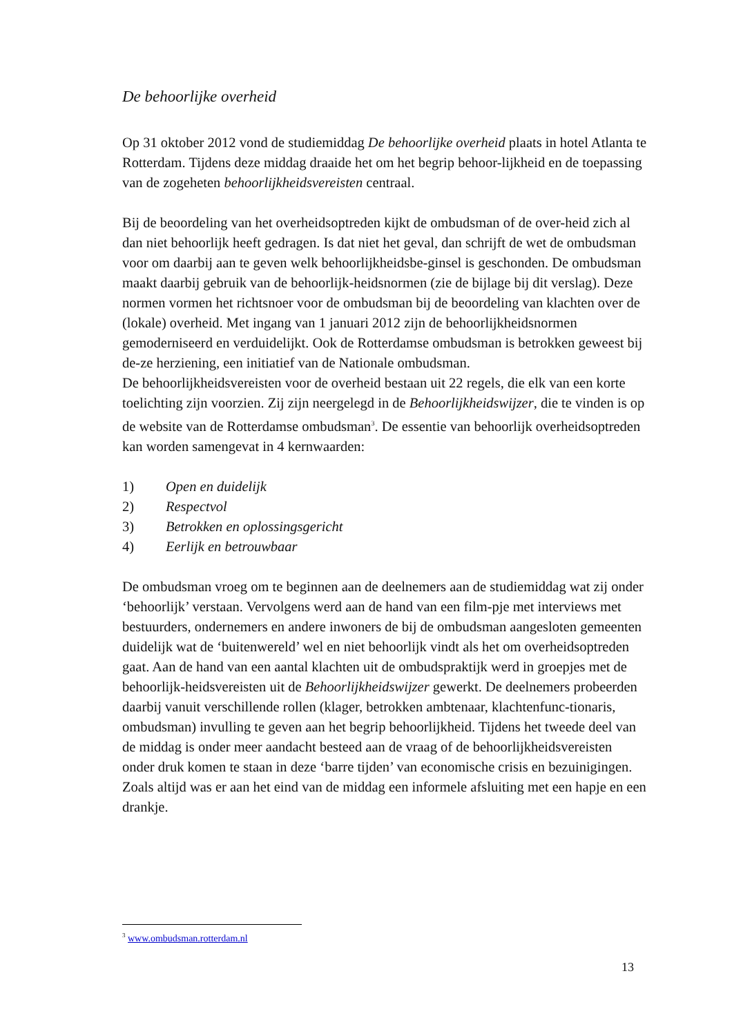De behoorlijke overheid
Op 31 oktober 2012 vond de studiemiddag De behoorlijke overheid plaats in hotel Atlanta te Rotterdam. Tijdens deze middag draaide het om het begrip behoor-lijkheid en de toepassing van de zogeheten behoorlijkheidsvereisten centraal.
Bij de beoordeling van het overheidsoptreden kijkt de ombudsman of de over-heid zich al dan niet behoorlijk heeft gedragen. Is dat niet het geval, dan schrijft de wet de ombudsman voor om daarbij aan te geven welk behoorlijkheidsbe-ginsel is geschonden. De ombudsman maakt daarbij gebruik van de behoorlijk-heidsnormen (zie de bijlage bij dit verslag). Deze normen vormen het richtsnoer voor de ombudsman bij de beoordeling van klachten over de (lokale) overheid. Met ingang van 1 januari 2012 zijn de behoorlijkheidsnormen gemoderniseerd en verduidelijkt. Ook de Rotterdamse ombudsman is betrokken geweest bij de-ze herziening, een initiatief van de Nationale ombudsman.
De behoorlijkheidsvereisten voor de overheid bestaan uit 22 regels, die elk van een korte toelichting zijn voorzien. Zij zijn neergelegd in de Behoorlijkheidswijzer, die te vinden is op de website van de Rotterdamse ombudsman<sup>3</sup>. De essentie van behoorlijk overheidsoptreden kan worden samengevat in 4 kernwaarden:
1) Open en duidelijk
2) Respectvol
3) Betrokken en oplossingsgericht
4) Eerlijk en betrouwbaar
De ombudsman vroeg om te beginnen aan de deelnemers aan de studiemiddag wat zij onder ‘behoorlijk’ verstaan. Vervolgens werd aan de hand van een film-pje met interviews met bestuurders, ondernemers en andere inwoners de bij de ombudsman aangesloten gemeenten duidelijk wat de ‘buitenwereld’ wel en niet behoorlijk vindt als het om overheidsoptreden gaat. Aan de hand van een aantal klachten uit de ombudspraktijk werd in groepjes met de behoorlijk-heidsvereisten uit de Behoorlijkheidswijzer gewerkt. De deelnemers probeerden daarbij vanuit verschillende rollen (klager, betrokken ambtenaar, klachtenfunc-tionaris, ombudsman) invulling te geven aan het begrip behoorlijkheid. Tijdens het tweede deel van de middag is onder meer aandacht besteed aan de vraag of de behoorlijkheidsvereisten onder druk komen te staan in deze ‘barre tijden’ van economische crisis en bezuinigingen.
Zoals altijd was er aan het eind van de middag een informele afsluiting met een hapje en een drankje.
<sup>3</sup> www.ombudsman.rotterdam.nl
13